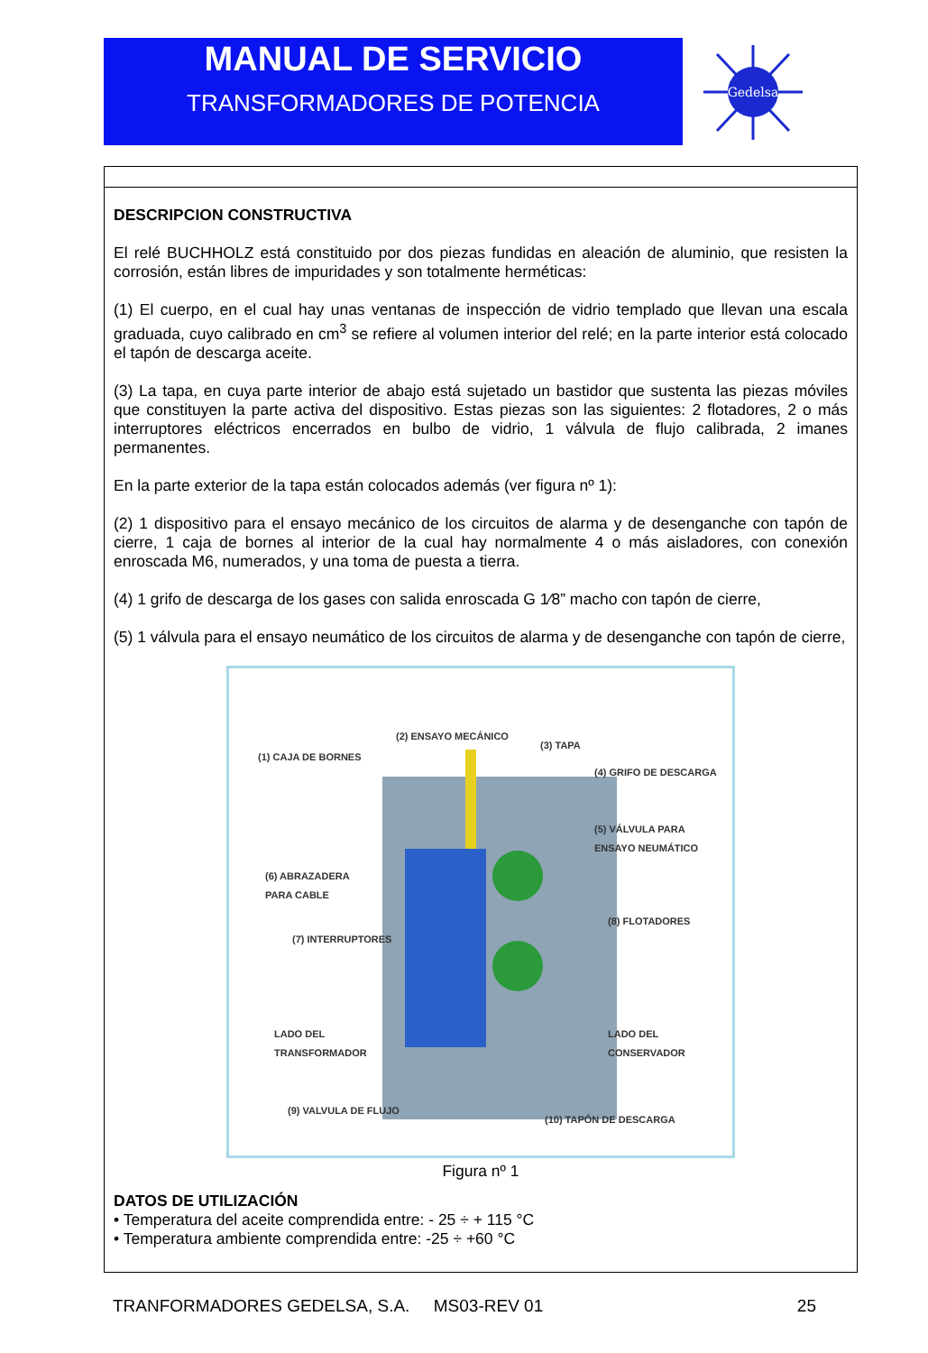MANUAL DE SERVICIO
TRANSFORMADORES DE POTENCIA
Gedelsa
DESCRIPCION CONSTRUCTIVA
El relé BUCHHOLZ está constituido por dos piezas fundidas en aleación de aluminio, que resisten la corrosión, están libres de impuridades y son totalmente herméticas:
(1) El cuerpo, en el cual hay unas ventanas de inspección de vidrio templado que llevan una escala graduada, cuyo calibrado en cm<sup>3</sup> se refiere al volumen interior del relé; en la parte interior está colocado el tapón de descarga aceite.
(3) La tapa, en cuya parte interior de abajo está sujetado un bastidor que sustenta las piezas móviles que constituyen la parte activa del dispositivo. Estas piezas son las siguientes: 2 flotadores, 2 o más interruptores eléctricos encerrados en bulbo de vidrio, 1 válvula de flujo calibrada, 2 imanes permanentes.
En la parte exterior de la tapa están colocados además (ver figura nº 1):
(2) 1 dispositivo para el ensayo mecánico de los circuitos de alarma y de desenganche con tapón de cierre, 1 caja de bornes al interior de la cual hay normalmente 4 o más aisladores, con conexión enroscada M6, numerados, y una toma de puesta a tierra.
(4) 1 grifo de descarga de los gases con salida enroscada G 1⁄8” macho con tapón de cierre,
(5) 1 válvula para el ensayo neumático de los circuitos de alarma y de desenganche con tapón de cierre,
(2) ENSAYO MECÁNICO
(3) TAPA
(1) CAJA DE BORNES
(4) GRIFO DE DESCARGA
(5) VÁLVULA PARA
ENSAYO NEUMÁTICO
(6) ABRAZADERA
PARA CABLE
(8) FLOTADORES
(7) INTERRUPTORES
LADO DEL
TRANSFORMADOR
LADO DEL
CONSERVADOR
(9) VALVULA DE FLUJO
(10) TAPÓN DE DESCARGA
Figura nº 1
DATOS DE UTILIZACIÓN
• Temperatura del aceite comprendida entre: - 25 ÷ + 115 °C
• Temperatura ambiente comprendida entre: -25 ÷ +60 °C
TRANFORMADORES GEDELSA, S.A. MS03-REV 01 25